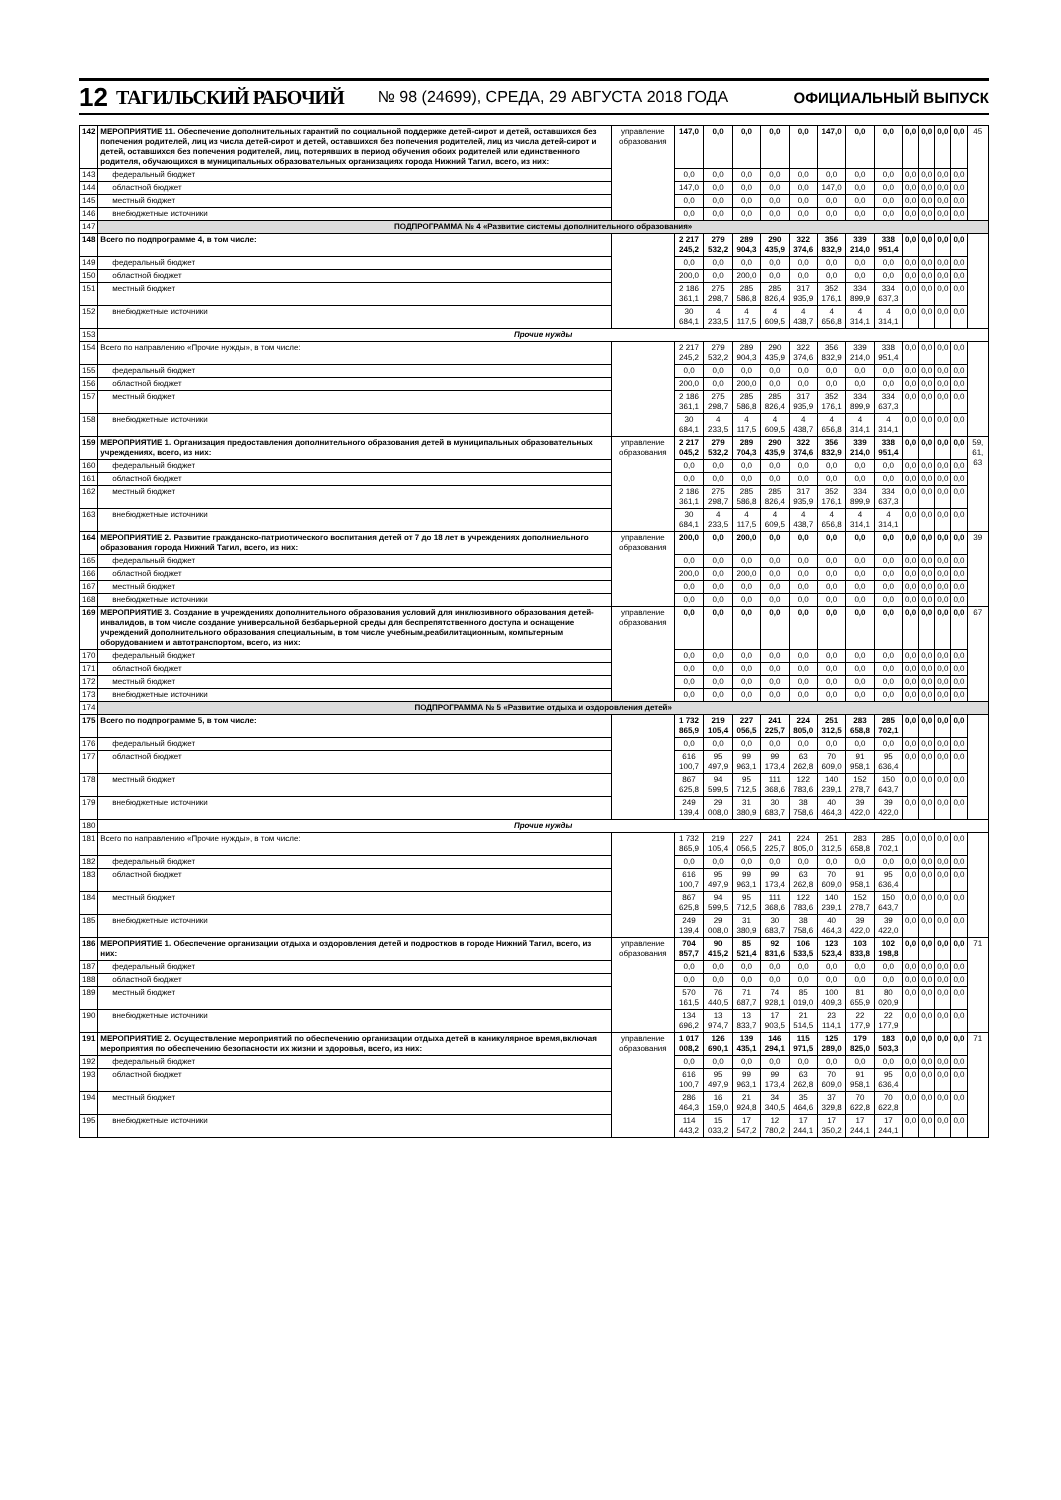12 ТАГИЛЬСКИЙ РАБОЧИЙ № 98 (24699), СРЕДА, 29 АВГУСТА 2018 ГОДА ОФИЦИАЛЬНЫЙ ВЫПУСК
| 142 | МЕРОПРИЯТИЕ 11. Обеспечение дополнительных гарантий по социальной поддержке детей-сирот и детей, оставшихся без попечения родителей, лиц из числа детей-сирот и детей, оставшихся без попечения родителей, лиц из числа детей-сирот и детей, оставшихся без попечения родителей, лиц, потерявших в период обучения обоих родителей или единственного родителя, обучающихся в муниципальных образовательных организациях города Нижний Тагил, всего, из них: | управление образования | 147,0 | 0,0 | 0,0 | 0,0 | 0,0 | 147,0 | 0,0 | 0,0 | 0,0 | 0,0 | 0,0 | 0,0 | 45 |
| 143 | федеральный бюджет | | 0,0 | 0,0 | 0,0 | 0,0 | 0,0 | 0,0 | 0,0 | 0,0 | 0,0 | 0,0 | 0,0 | 0,0 | |
| 144 | областной бюджет | | 147,0 | 0,0 | 0,0 | 0,0 | 0,0 | 147,0 | 0,0 | 0,0 | 0,0 | 0,0 | 0,0 | 0,0 | |
| 145 | местный бюджет | | 0,0 | 0,0 | 0,0 | 0,0 | 0,0 | 0,0 | 0,0 | 0,0 | 0,0 | 0,0 | 0,0 | 0,0 | |
| 146 | внебюджетные источники | | 0,0 | 0,0 | 0,0 | 0,0 | 0,0 | 0,0 | 0,0 | 0,0 | 0,0 | 0,0 | 0,0 | 0,0 | |
| 147 | ПОДПРОГРАММА № 4 «Развитие системы дополнительного образования» | | | | | | | | | | | | | | |
| 148 | Всего по подпрограмме 4, в том числе: | | 2 217 245,2 | 279 532,2 | 289 904,3 | 290 435,9 | 322 374,6 | 356 832,9 | 339 214,0 | 338 951,4 | 0,0 | 0,0 | 0,0 | 0,0 | |
| 149 | федеральный бюджет | | 0,0 | 0,0 | 0,0 | 0,0 | 0,0 | 0,0 | 0,0 | 0,0 | 0,0 | 0,0 | 0,0 | 0,0 | |
| 150 | областной бюджет | | 200,0 | 0,0 | 200,0 | 0,0 | 0,0 | 0,0 | 0,0 | 0,0 | 0,0 | 0,0 | 0,0 | 0,0 | |
| 151 | местный бюджет | | 2 186 361,1 | 275 298,7 | 285 586,8 | 285 826,4 | 317 935,9 | 352 176,1 | 334 899,9 | 334 637,3 | 0,0 | 0,0 | 0,0 | 0,0 | |
| 152 | внебюджетные источники | | 30 684,1 | 4 233,5 | 4 117,5 | 4 609,5 | 4 438,7 | 4 656,8 | 4 314,1 | 4 314,1 | 0,0 | 0,0 | 0,0 | 0,0 | |
| 153 | Прочие нужды | | | | | | | | | | | | | | |
| 154 | Всего по направлению «Прочие нужды», в том числе: | | 2 217 245,2 | 279 532,2 | 289 904,3 | 290 435,9 | 322 374,6 | 356 832,9 | 339 214,0 | 338 951,4 | 0,0 | 0,0 | 0,0 | 0,0 | |
| 155 | федеральный бюджет | | 0,0 | 0,0 | 0,0 | 0,0 | 0,0 | 0,0 | 0,0 | 0,0 | 0,0 | 0,0 | 0,0 | 0,0 | |
| 156 | областной бюджет | | 200,0 | 0,0 | 200,0 | 0,0 | 0,0 | 0,0 | 0,0 | 0,0 | 0,0 | 0,0 | 0,0 | 0,0 | |
| 157 | местный бюджет | | 2 186 361,1 | 275 298,7 | 285 586,8 | 285 826,4 | 317 935,9 | 352 176,1 | 334 899,9 | 334 637,3 | 0,0 | 0,0 | 0,0 | 0,0 | |
| 158 | внебюджетные источники | | 30 684,1 | 4 233,5 | 4 117,5 | 4 609,5 | 4 438,7 | 4 656,8 | 4 314,1 | 4 314,1 | 0,0 | 0,0 | 0,0 | 0,0 | |
| 159 | МЕРОПРИЯТИЕ 1. Организация предоставления дополнительного образования детей в муниципальных образовательных учреждениях, всего, из них: | управление образования | 2 217 045,2 | 279 532,2 | 289 704,3 | 290 435,9 | 322 374,6 | 356 832,9 | 339 214,0 | 338 951,4 | 0,0 | 0,0 | 0,0 | 0,0 | 59, 61, 63 |
| 160 | федеральный бюджет | | 0,0 | 0,0 | 0,0 | 0,0 | 0,0 | 0,0 | 0,0 | 0,0 | 0,0 | 0,0 | 0,0 | 0,0 | |
| 161 | областной бюджет | | 0,0 | 0,0 | 0,0 | 0,0 | 0,0 | 0,0 | 0,0 | 0,0 | 0,0 | 0,0 | 0,0 | 0,0 | |
| 162 | местный бюджет | | 2 186 361,1 | 275 298,7 | 285 586,8 | 285 826,4 | 317 935,9 | 352 176,1 | 334 899,9 | 334 637,3 | 0,0 | 0,0 | 0,0 | 0,0 | |
| 163 | внебюджетные источники | | 30 684,1 | 4 233,5 | 4 117,5 | 4 609,5 | 4 438,7 | 4 656,8 | 4 314,1 | 4 314,1 | 0,0 | 0,0 | 0,0 | 0,0 | |
| 164 | МЕРОПРИЯТИЕ 2. Развитие гражданско-патриотического воспитания детей от 7 до 18 лет в учреждениях дополниельного образования города Нижний Тагил, всего, из них: | управление образования | 200,0 | 0,0 | 200,0 | 0,0 | 0,0 | 0,0 | 0,0 | 0,0 | 0,0 | 0,0 | 0,0 | 0,0 | 39 |
| 165 | федеральный бюджет | | 0,0 | 0,0 | 0,0 | 0,0 | 0,0 | 0,0 | 0,0 | 0,0 | 0,0 | 0,0 | 0,0 | 0,0 | |
| 166 | областной бюджет | | 200,0 | 0,0 | 200,0 | 0,0 | 0,0 | 0,0 | 0,0 | 0,0 | 0,0 | 0,0 | 0,0 | 0,0 | |
| 167 | местный бюджет | | 0,0 | 0,0 | 0,0 | 0,0 | 0,0 | 0,0 | 0,0 | 0,0 | 0,0 | 0,0 | 0,0 | 0,0 | |
| 168 | внебюджетные источники | | 0,0 | 0,0 | 0,0 | 0,0 | 0,0 | 0,0 | 0,0 | 0,0 | 0,0 | 0,0 | 0,0 | 0,0 | |
| 169 | МЕРОПРИЯТИЕ 3. Создание в учреждениях дополнительного образования условий для инклюзивного образования детей-инвалидов, в том числе создание универсальной безбарьерной среды для беспрепятственного доступа и оснащение учреждений дополнительного образования специальным, в том числе учебным,реабилитационным, компьтерным оборудованием и автотранспортом, всего, из них: | управление образования | 0,0 | 0,0 | 0,0 | 0,0 | 0,0 | 0,0 | 0,0 | 0,0 | 0,0 | 0,0 | 0,0 | 0,0 | 67 |
| 170 | федеральный бюджет | | 0,0 | 0,0 | 0,0 | 0,0 | 0,0 | 0,0 | 0,0 | 0,0 | 0,0 | 0,0 | 0,0 | 0,0 | |
| 171 | областной бюджет | | 0,0 | 0,0 | 0,0 | 0,0 | 0,0 | 0,0 | 0,0 | 0,0 | 0,0 | 0,0 | 0,0 | 0,0 | |
| 172 | местный бюджет | | 0,0 | 0,0 | 0,0 | 0,0 | 0,0 | 0,0 | 0,0 | 0,0 | 0,0 | 0,0 | 0,0 | 0,0 | |
| 173 | внебюджетные источники | | 0,0 | 0,0 | 0,0 | 0,0 | 0,0 | 0,0 | 0,0 | 0,0 | 0,0 | 0,0 | 0,0 | 0,0 | |
| 174 | ПОДПРОГРАММА № 5 «Развитие отдыха и оздоровления детей» | | | | | | | | | | | | | | |
| 175 | Всего по подпрограмме 5, в том числе: | | 1 732 865,9 | 219 105,4 | 227 056,5 | 241 225,7 | 224 805,0 | 251 312,5 | 283 658,8 | 285 702,1 | 0,0 | 0,0 | 0,0 | 0,0 | |
| 176 | федеральный бюджет | | 0,0 | 0,0 | 0,0 | 0,0 | 0,0 | 0,0 | 0,0 | 0,0 | 0,0 | 0,0 | 0,0 | 0,0 | |
| 177 | областной бюджет | | 616 100,7 | 95 497,9 | 99 963,1 | 99 173,4 | 63 262,8 | 70 609,0 | 91 958,1 | 95 636,4 | 0,0 | 0,0 | 0,0 | 0,0 | |
| 178 | местный бюджет | | 867 625,8 | 94 599,5 | 95 712,5 | 111 368,6 | 122 783,6 | 140 239,1 | 152 278,7 | 150 643,7 | 0,0 | 0,0 | 0,0 | 0,0 | |
| 179 | внебюджетные источники | | 249 139,4 | 29 008,0 | 31 380,9 | 30 683,7 | 38 758,6 | 40 464,3 | 39 422,0 | 39 422,0 | 0,0 | 0,0 | 0,0 | 0,0 | |
| 180 | Прочие нужды | | | | | | | | | | | | | | |
| 181 | Всего по направлению «Прочие нужды», в том числе: | | 1 732 865,9 | 219 105,4 | 227 056,5 | 241 225,7 | 224 805,0 | 251 312,5 | 283 658,8 | 285 702,1 | 0,0 | 0,0 | 0,0 | 0,0 | |
| 182 | федеральный бюджет | | 0,0 | 0,0 | 0,0 | 0,0 | 0,0 | 0,0 | 0,0 | 0,0 | 0,0 | 0,0 | 0,0 | 0,0 | |
| 183 | областной бюджет | | 616 100,7 | 95 497,9 | 99 963,1 | 99 173,4 | 63 262,8 | 70 609,0 | 91 958,1 | 95 636,4 | 0,0 | 0,0 | 0,0 | 0,0 | |
| 184 | местный бюджет | | 867 625,8 | 94 599,5 | 95 712,5 | 111 368,6 | 122 783,6 | 140 239,1 | 152 278,7 | 150 643,7 | 0,0 | 0,0 | 0,0 | 0,0 | |
| 185 | внебюджетные источники | | 249 139,4 | 29 008,0 | 31 380,9 | 30 683,7 | 38 758,6 | 40 464,3 | 39 422,0 | 39 422,0 | 0,0 | 0,0 | 0,0 | 0,0 | |
| 186 | МЕРОПРИЯТИЕ 1. Обеспечение организации отдыха и оздоровления детей и подростков в городе Нижний Тагил, всего, из них: | управление образования | 704 857,7 | 90 415,2 | 85 521,4 | 92 831,6 | 106 533,5 | 123 523,4 | 103 833,8 | 102 198,8 | 0,0 | 0,0 | 0,0 | 0,0 | 71 |
| 187 | федеральный бюджет | | 0,0 | 0,0 | 0,0 | 0,0 | 0,0 | 0,0 | 0,0 | 0,0 | 0,0 | 0,0 | 0,0 | 0,0 | |
| 188 | областной бюджет | | 0,0 | 0,0 | 0,0 | 0,0 | 0,0 | 0,0 | 0,0 | 0,0 | 0,0 | 0,0 | 0,0 | 0,0 | |
| 189 | местный бюджет | | 570 161,5 | 76 440,5 | 71 687,7 | 74 928,1 | 85 019,0 | 100 409,3 | 81 655,9 | 80 020,9 | 0,0 | 0,0 | 0,0 | 0,0 | |
| 190 | внебюджетные источники | | 134 696,2 | 13 974,7 | 13 833,7 | 17 903,5 | 21 514,5 | 23 114,1 | 22 177,9 | 22 177,9 | 0,0 | 0,0 | 0,0 | 0,0 | |
| 191 | МЕРОПРИЯТИЕ 2. Осуществление мероприятий по обеспечению организации отдыха детей в каникулярное время,включая мероприятия по обеспечению безопасности их жизни и здоровья, всего, из них: | управление образования | 1 017 008,2 | 126 690,1 | 139 435,1 | 146 294,1 | 115 971,5 | 125 289,0 | 179 825,0 | 183 503,3 | 0,0 | 0,0 | 0,0 | 0,0 | 71 |
| 192 | федеральный бюджет | | 0,0 | 0,0 | 0,0 | 0,0 | 0,0 | 0,0 | 0,0 | 0,0 | 0,0 | 0,0 | 0,0 | 0,0 | |
| 193 | областной бюджет | | 616 100,7 | 95 497,9 | 99 963,1 | 99 173,4 | 63 262,8 | 70 609,0 | 91 958,1 | 95 636,4 | 0,0 | 0,0 | 0,0 | 0,0 | |
| 194 | местный бюджет | | 286 464,3 | 16 159,0 | 21 924,8 | 34 340,5 | 35 464,6 | 37 329,8 | 70 622,8 | 70 622,8 | 0,0 | 0,0 | 0,0 | 0,0 | |
| 195 | внебюджетные источники | | 114 443,2 | 15 033,2 | 17 547,2 | 12 780,2 | 17 244,1 | 17 350,2 | 17 244,1 | 17 244,1 | 0,0 | 0,0 | 0,0 | 0,0 | |